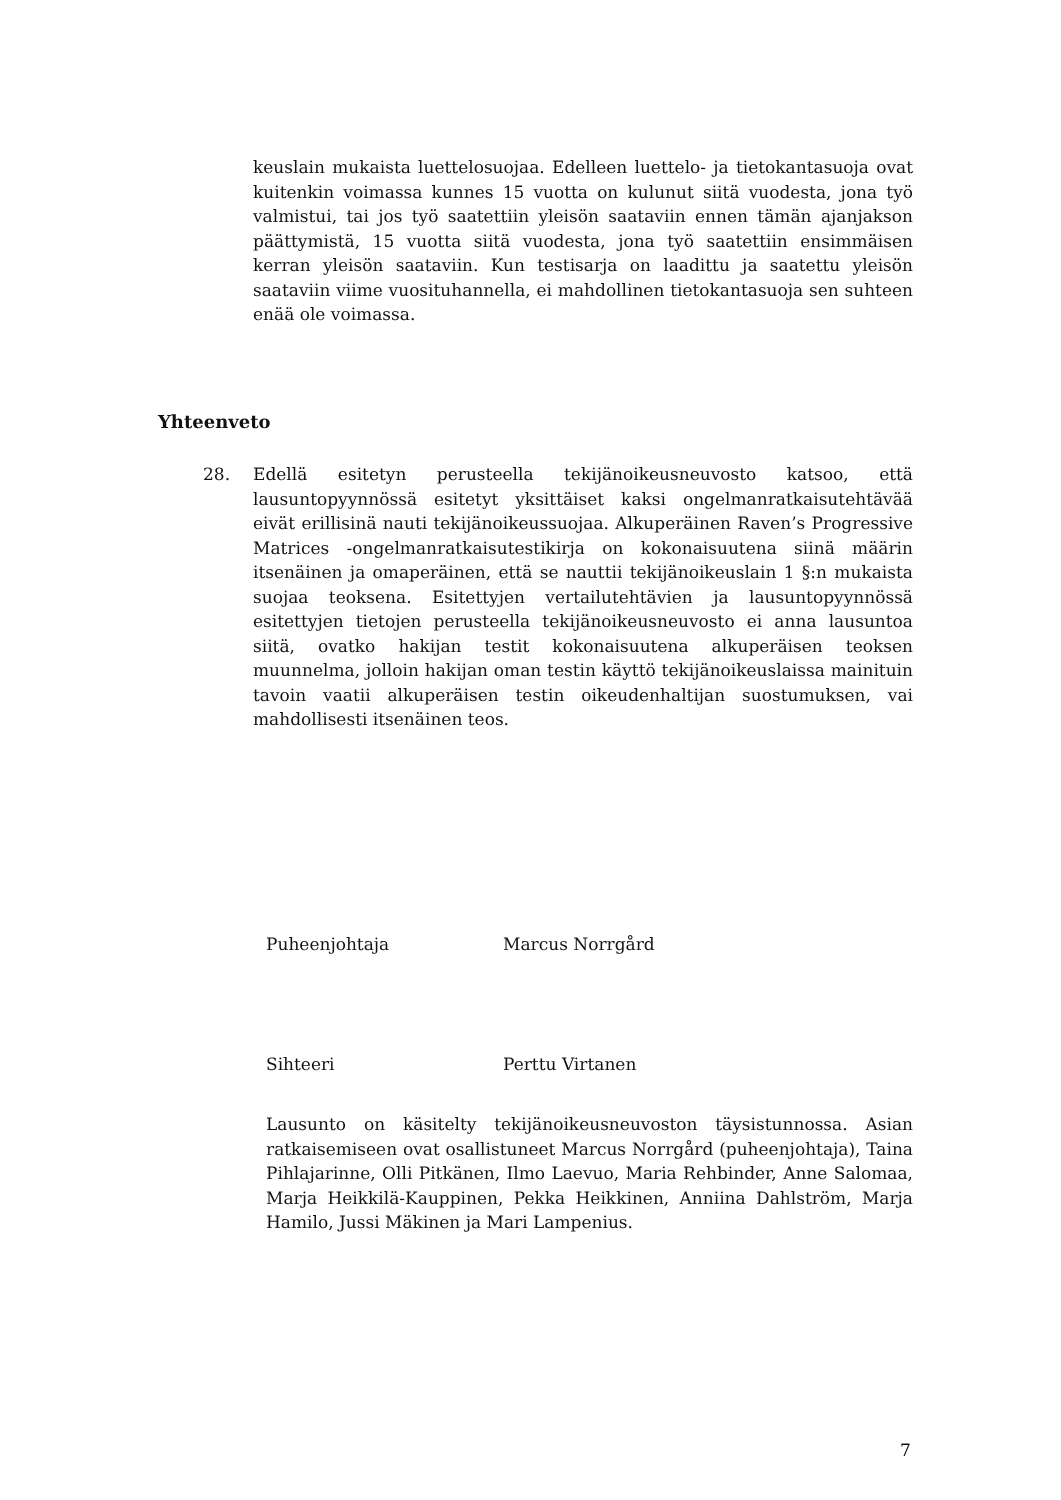keuslain mukaista luettelosuojaa. Edelleen luettelo- ja tietokantasuoja ovat kuitenkin voimassa kunnes 15 vuotta on kulunut siitä vuodesta, jona työ valmistui, tai jos työ saatettiin yleisön saataviin ennen tämän ajanjakson päättymistä, 15 vuotta siitä vuodesta, jona työ saatettiin ensimmäisen kerran yleisön saataviin. Kun testisarja on laadittu ja saatettu yleisön saataviin viime vuosituhannella, ei mahdollinen tietokantasuoja sen suhteen enää ole voimassa.
Yhteenveto
28. Edellä esitetyn perusteella tekijänoikeusneuvosto katsoo, että lausuntopyynnössä esitetyt yksittäiset kaksi ongelmanratkaisutehtävää eivät erillisinä nauti tekijänoikeussuojaa. Alkuperäinen Raven’s Progressive Matrices -ongelmanratkaisutestikirja on kokonaisuutena siinä määrin itsenäinen ja omaperäinen, että se nauttii tekijänoikeuslain 1 §:n mukaista suojaa teoksena. Esitettyjen vertailutehtävien ja lausuntopyynnössä esitettyjen tietojen perusteella tekijänoikeusneuvosto ei anna lausuntoa siitä, ovatko hakijan testit kokonaisuutena alkuperäisen teoksen muunnelma, jolloin hakijan oman testin käyttö tekijänoikeuslaissa mainituin tavoin vaatii alkuperäisen testin oikeudenhaltijan suostumuksen, vai mahdollisesti itsenäinen teos.
Puheenjohtaja Marcus Norrgård
Sihteeri Perttu Virtanen
Lausunto on käsitelty tekijänoikeusneuvoston täysistunnossa. Asian ratkaisemiseen ovat osallistuneet Marcus Norrgård (puheenjohtaja), Taina Pihlajarinne, Olli Pitkänen, Ilmo Laevuo, Maria Rehbinder, Anne Salomaa, Marja Heikkilä-Kauppinen, Pekka Heikkinen, Anniina Dahlström, Marja Hamilo, Jussi Mäkinen ja Mari Lampenius.
7